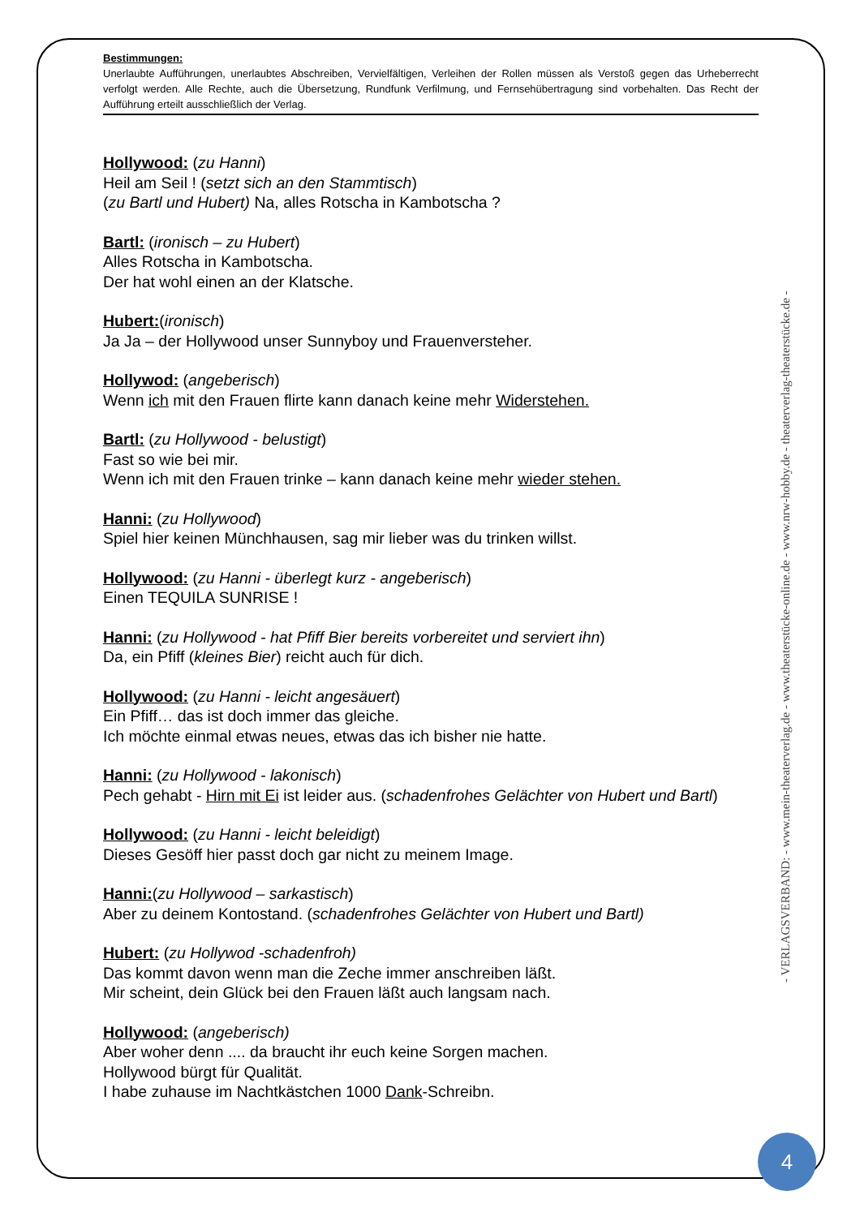Bestimmungen:
Unerlaubte Aufführungen, unerlaubtes Abschreiben, Vervielfältigen, Verleihen der Rollen müssen als Verstoß gegen das Urheberrecht verfolgt werden. Alle Rechte, auch die Übersetzung, Rundfunk Verfilmung, und Fernsehübertragung sind vorbehalten. Das Recht der Aufführung erteilt ausschließlich der Verlag.
Hollywood: (zu Hanni)
Heil am Seil ! (setzt sich an den Stammtisch)
(zu Bartl und Hubert) Na, alles Rotscha in Kambotscha ?
Bartl: (ironisch – zu Hubert)
Alles Rotscha in Kambotscha.
Der hat wohl einen an der Klatsche.
Hubert:(ironisch)
Ja Ja – der Hollywood unser Sunnyboy und Frauenversteher.
Hollywod: (angeberisch)
Wenn ich mit den Frauen flirte kann danach keine mehr Widerstehen.
Bartl: (zu Hollywood - belustigt)
Fast so wie bei mir.
Wenn ich mit den Frauen trinke – kann danach keine mehr wieder stehen.
Hanni: (zu Hollywood)
Spiel hier keinen Münchhausen, sag mir lieber was du trinken willst.
Hollywood: (zu Hanni - überlegt kurz - angeberisch)
Einen TEQUILA SUNRISE !
Hanni: (zu Hollywood - hat Pfiff Bier bereits vorbereitet und serviert ihn)
Da, ein Pfiff (kleines Bier) reicht auch für dich.
Hollywood: (zu Hanni - leicht angesäuert)
Ein Pfiff… das ist doch immer das gleiche.
Ich möchte einmal etwas neues, etwas das ich bisher nie hatte.
Hanni: (zu Hollywood - lakonisch)
Pech gehabt - Hirn mit Ei ist leider aus. (schadenfrohes Gelächter von Hubert und Bartl)
Hollywood: (zu Hanni - leicht beleidigt)
Dieses Gesöff hier passt doch gar nicht zu meinem Image.
Hanni:(zu Hollywood – sarkastisch)
Aber zu deinem Kontostand. (schadenfrohes Gelächter von Hubert und Bartl)
Hubert: (zu Hollywod -schadenfroh)
Das kommt davon wenn man die Zeche immer anschreiben läßt.
Mir scheint, dein Glück bei den Frauen läßt auch langsam nach.
Hollywood: (angeberisch)
Aber woher denn .... da braucht ihr euch keine Sorgen machen.
Hollywood bürgt für Qualität.
I habe zuhause im Nachtkästchen 1000 Dank-Schreibn.
- VERLAGSVERBAND: - www.mein-theaterverlag.de - www.theaterstücke-online.de - www.nrw-hobby.de - theaterverlag-theaterstücke.de -
4